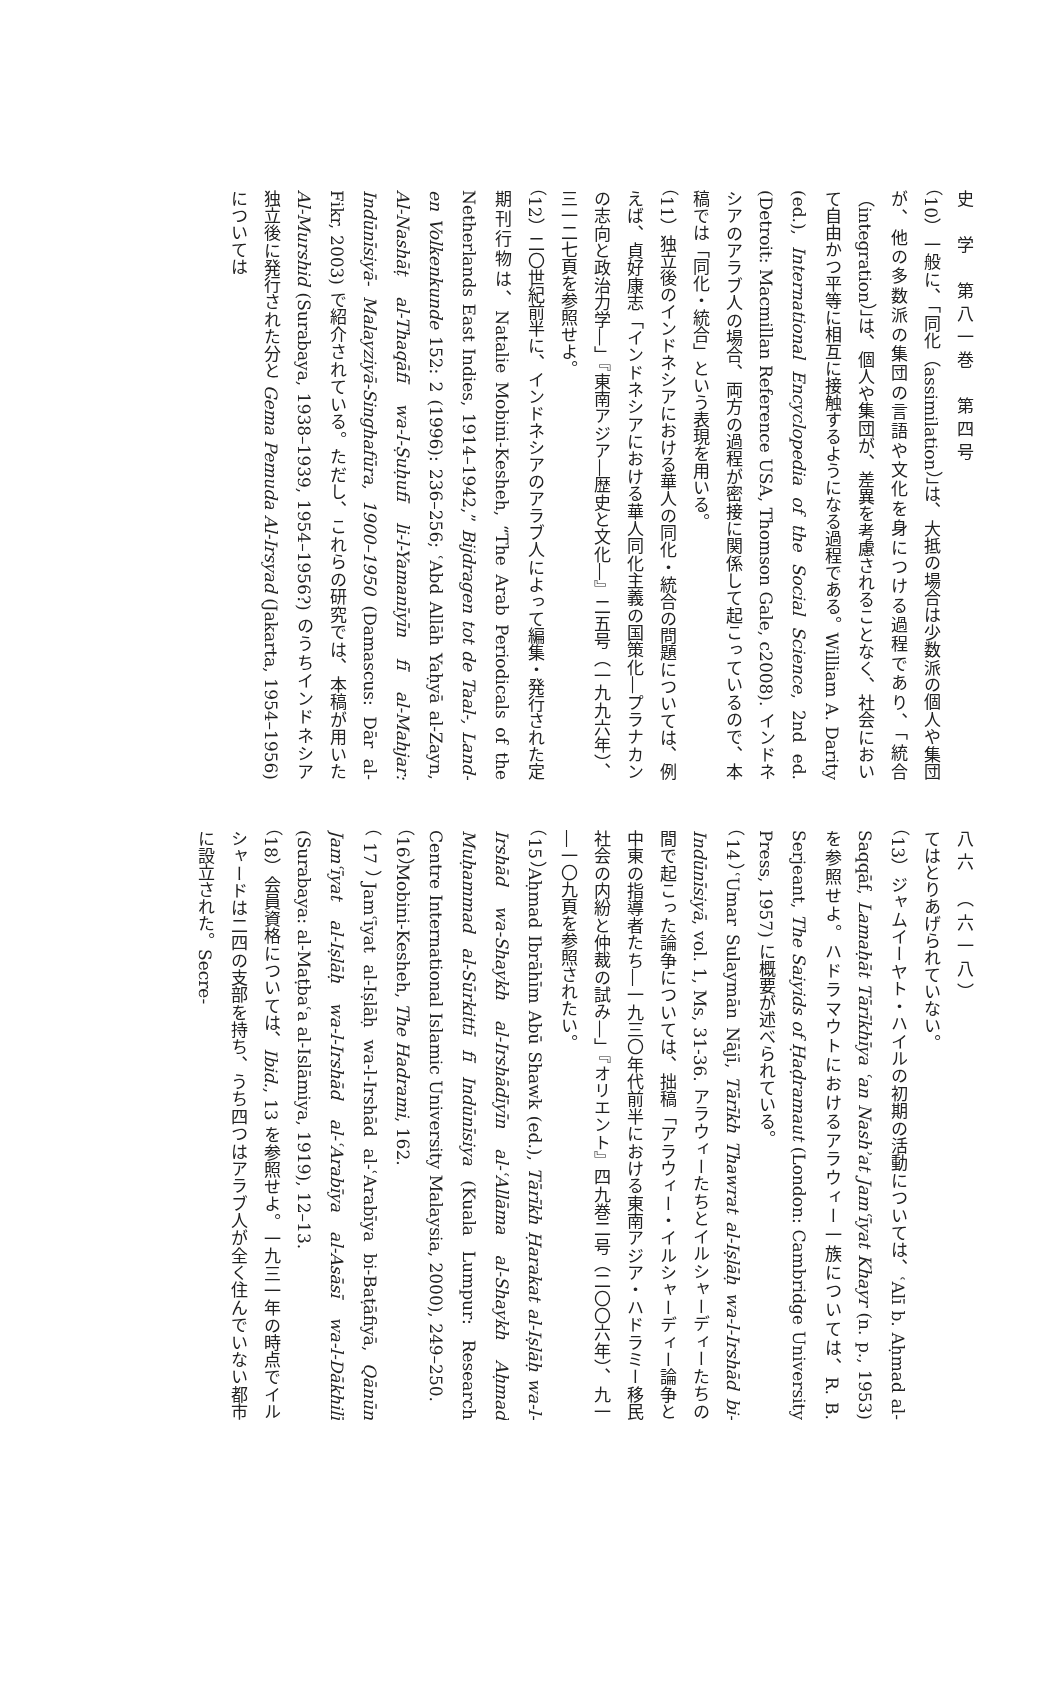史　学　第八一巻　第四号
（10）一般に、「同化（assimilation）」は、大抵の場合は少数派の個人や集団が、他の多数派の集団の言語や文化を身につける過程であり、「統合（integration）」は、個人や集団が、差異を考慮されることなく、社会において自由かつ平等に相互に接触するようになる過程である。William A. Darity (ed.), International Encyclopedia of the Social Science, 2nd ed. (Detroit: Macmillan Reference USA, Thomson Gale, c2008). インドネシアのアラブ人の場合、両方の過程が密接に関係して起こっているので、本稿では「同化・統合」という表現を用いる。
（11）独立後のインドネシアにおける華人の同化・統合の問題については、例えば、貞好康志「インドネシアにおける華人同化主義の国策化―プラナカンの志向と政治力学―」『東南アジア―歴史と文化―』二五号（一九九六年）、三一二七頁を参照せよ。
（12）二〇世紀前半に、インドネシアのアラブ人によって編集・発行された定期刊行物は、Natalie Mobini-Kesheh, “The Arab Periodicals of the Netherlands East Indies, 1914–1942,” Bijdragen tot de Taal-, Land- en Volkenkunde 152: 2 (1996): 236–256; ʿAbd Allāh Yaḥyā al-Zayn, Al-Nashāṭ al-Thaqāfī wa-l-Ṣuḥufī li-l-Yamanīyīn fī al-Mahjar: Indūnīsiyā- Malayziyā-Singhafūra, 1900–1950 (Damascus: Dār al-Fikr, 2003) で紹介されている。ただし、これらの研究では、本稿が用いた Al-Murshid (Surabaya, 1938–1939, 1954–1956?) のうちインドネシア独立後に発行された分と Gema Pemuda Al-Irsyad (Jakarta, 1954–1956) については
八六　（六一八）
てはとりあげられていない。
（13）ジャムイーヤト・ハイルの初期の活動については、ʿAlī b. Aḥmad al-Saqqāf, Lamaḥāt Tārīkhīya ʿan Nashʾat Jamʿīyat Khayr (n. p., 1953) を参照せよ。ハドラマウトにおけるアラウィー一族については、R. B. Serjeant, The Saiyids of Ḥaḍramaut (London: Cambridge University Press, 1957) に概要が述べられている。
（14）ʿUmar Sulaymān Nājī, Tārīkh Thawrat al-Iṣlāḥ wa-l-Irshād bi-Indūnīsiyā, vol. 1, Ms, 31-36. アラウィーたちとイルシャーディーたちの間で起こった論争については、拙稿「アラウィー・イルシャーディー論争と中東の指導者たち―一九三〇年代前半における東南アジア・ハドラミー移民社会の内紛と仲裁の試み―」『オリエント』四九巻二号（二〇〇六年）、九一―一〇九頁を参照されたい。
（15）Aḥmad Ibrāhīm Abū Shawk (ed.), Tārīkh Ḥarakat al-Iṣlāḥ wa-l-Irshād wa-Shaykh al-Irshādīyīn al-ʿAllāma al-Shaykh Aḥmad Muḥammad al-Sūrkittī fī Indūnīsiya (Kuala Lumpur: Research Centre International Islamic University Malaysia, 2000), 249–250.
（16）Mobini-Kesheh, The Hadrami, 162.
（17）Jamʿīyat al-Iṣlāḥ wa-l-Irshād al-ʿArabīya bi-Baṭāfiyā, Qānūn Jamʿīyat al-Iṣlāḥ wa-l-Irshād al-ʿArabīya al-Asāsī wa-l-Dākhilī (Surabaya: al-Maṭbaʿa al-Islāmiya, 1919), 12–13.
（18）会員資格については、Ibid., 13 を参照せよ。一九三一年の時点でイルシャードは二四の支部を持ち、うち四つはアラブ人が全く住んでいない都市に設立された。Secre-